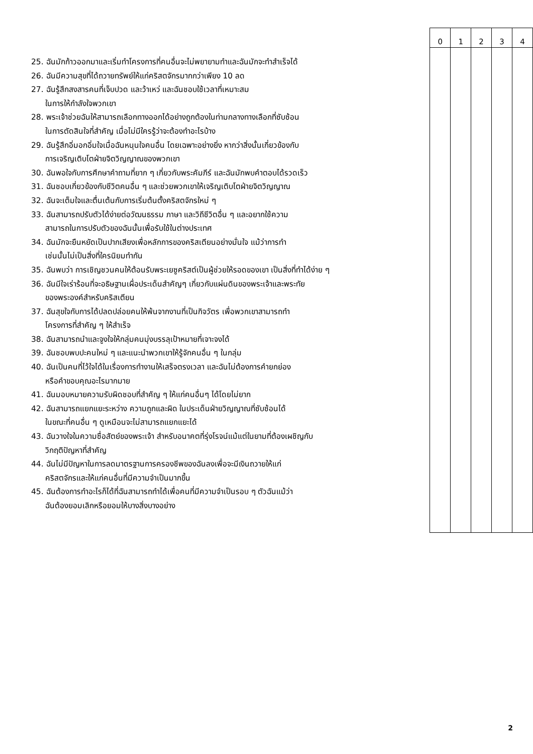25. ฉันมักก้าวออกมาและเริ่มทำโครงการที่คนอื่นจะไม่พยายามทำและฉันมักจะทำสำเร็จได้
26. ฉันมีความสุขที่ได้ถวายทรัพย์ให้แก่คริสตจักรมากกว่าเพียง 10 ลด
27. ฉันรู้สึกสงสารคนที่เจ็บปวด และว้าเหว่ และฉันชอบใช้เวลาที่เหมาะสม
ในการให้กำลังใจพวกเขา
28. พระเจ้าช่วยฉันให้สามารถเลือกทางออกได้อย่างถูกต้องในท่ามกลางทางเลือกที่ซับซ้อน
ในการตัดสินใจที่สำคัญ เมื่อไม่มีใครรู้ว่าจะต้องทำอะไรบ้าง
29. ฉันรู้สึกอิ่มอกอิ่มใจเมื่อฉันหนุนใจคนอื่น โดยเฉพาะอย่างยิ่ง หากว่าสิ่งนั้นเกี่ยวข้องกับ
การเจริญเติบโตฝ่ายจิตวิญญาณของพวกเขา
30. ฉันพอใจกับการศึกษาคำถามที่ยาก ๆ เกี่ยวกับพระคัมภีร์ และฉันมักพบคำตอบได้รวดเร็ว
31. ฉันชอบเกี่ยวข้องกับชีวิตคนอื่น ๆ และช่วยพวกเขาให้เจริญเติบโตฝ่ายจิตวิญญาณ
32. ฉันจะเต็มใจและตื่นเต้นกับการเริ่มต้นตั้งคริสตจักรใหม่ ๆ
33. ฉันสามารถปรับตัวได้ง่ายต่อวัฒนธรรม ภาษา และวิถีชีวิตอื่น ๆ และอยากใช้ความ
สามารถในการปรับตัวของฉันนั้นเพื่อรับใช้ในต่างประเทศ
34. ฉันมักจะยืนหยัดเป็นปากเสียงเพื่อหลักการของคริสเตียนอย่างมั่นใจ แม้ว่าการทำ
เช่นนั้นไม่เป็นสิ่งที่ใครนิยมทำกัน
35. ฉันพบว่า การเชิญชวนคนให้ต้อนรับพระเยซูคริสต์เป็นผู้ช่วยให้รอดของเขา เป็นสิ่งที่ทำได้ง่าย ๆ
36. ฉันมีใจเร่าร้อนที่จะอธิษฐานเผื่อประเด็นสำคัญๆ เกี่ยวกับแผ่นดินของพระเจ้าและพระทัย
ของพระองค์สำหรับคริสเตียน
37. ฉันสุขใจกับการได้ปลดปล่อยคนให้พ้นจากงานที่เป็นกิจวัตร เพื่อพวกเขาสามารถทำ
โครงการที่สำคัญ ๆ ให้สำเร็จ
38. ฉันสามารถนำและจูงใจให้กลุ่มคนมุ่งบรรลุเป้าหมายที่เจาะจงได้
39. ฉันชอบพบปะคนใหม่ ๆ และแนะนำพวกเขาให้รู้จักคนอื่น ๆ ในกลุ่ม
40. ฉันเป็นคนที่ไว้ใจได้ในเรื่องการทำงานให้เสร็จตรงเวลา และฉันไม่ต้องการคำยกย่อง
หรือคำขอบคุณอะไรมากมาย
41. ฉันมอบหมายความรับผิดชอบที่สำคัญ ๆ ให้แก่คนอื่นๆ ได้โดยไม่ยาก
42. ฉันสามารถแยกแยะระหว่าง ความถูกและผิด ในประเด็นฝ่ายวิญญาณที่ซับซ้อนได้
ในขณะที่คนอื่น ๆ ดูเหมือนจะไม่สามารถแยกแยะได้
43. ฉันวางใจในความซื่อสัตย์ของพระเจ้า สำหรับอนาคตที่รุ่งโรจน์แม้แต่ในยามที่ต้องเผชิญกับ
วิกฤติปัญหาที่สำคัญ
44. ฉันไม่มีปัญหาในการลดมาตรฐานการครองชีพของฉันลงเพื่อจะมีเงินถวายให้แก่
คริสตจักรและให้แก่คนอื่นที่มีความจำเป็นมากขึ้น
45. ฉันต้องการทำอะไรก็ได้ที่ฉันสามารถทำได้เพื่อคนที่มีความจำเป็นรอบ ๆ ตัวฉันแม้ว่า
ฉันต้องยอมเลิกหรือยอมให้บางสิ่งบางอย่าง
0 1 2 3 4
2